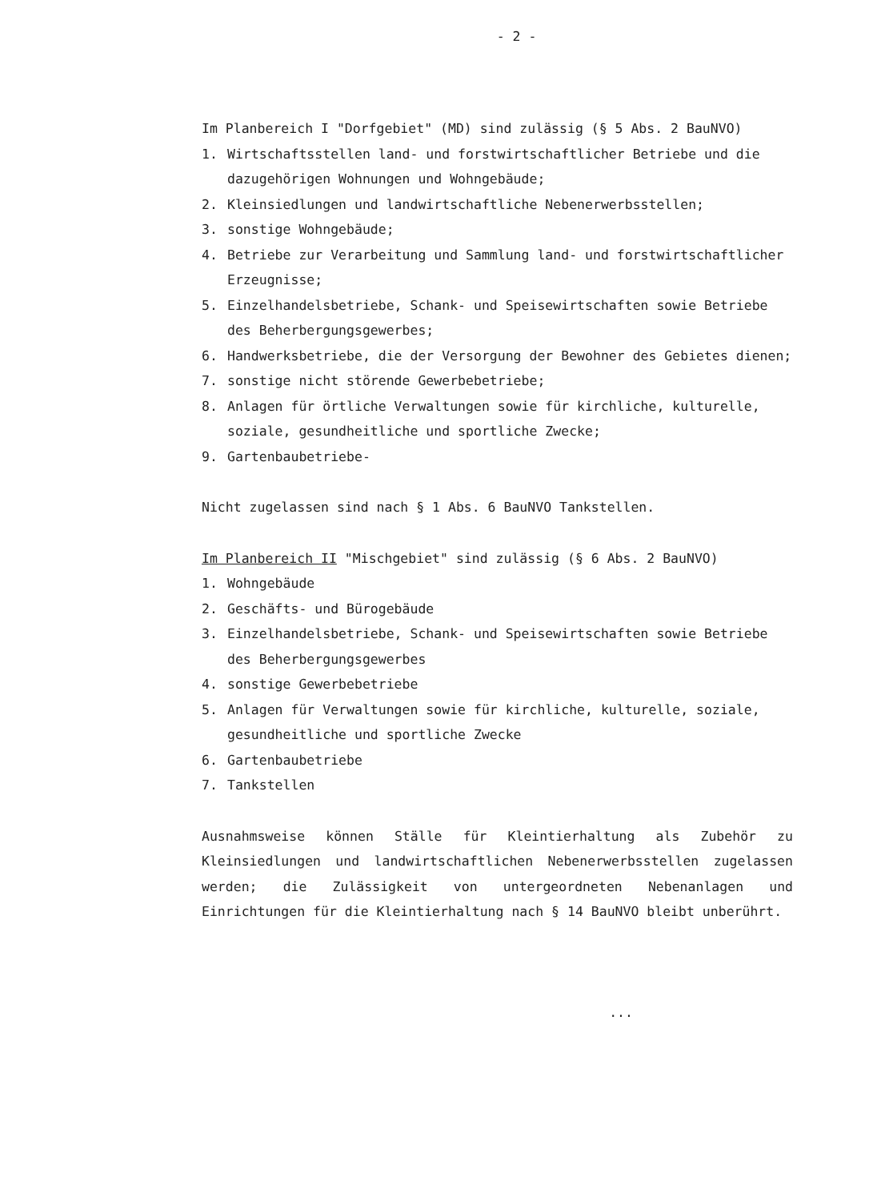- 2 -
Im Planbereich I "Dorfgebiet" (MD) sind zulässig (§ 5 Abs. 2 BauNVO)
1. Wirtschaftsstellen land- und forstwirtschaftlicher Betriebe und die dazugehörigen Wohnungen und Wohngebäude;
2. Kleinsiedlungen und landwirtschaftliche Nebenerwerbsstellen;
3. sonstige Wohngebäude;
4. Betriebe zur Verarbeitung und Sammlung land- und forstwirtschaftlicher Erzeugnisse;
5. Einzelhandelsbetriebe, Schank- und Speisewirtschaften sowie Betriebe des Beherbergungsgewerbes;
6. Handwerksbetriebe, die der Versorgung der Bewohner des Gebietes dienen;
7. sonstige nicht störende Gewerbebetriebe;
8. Anlagen für örtliche Verwaltungen sowie für kirchliche, kulturelle, soziale, gesundheitliche und sportliche Zwecke;
9. Gartenbaubetriebe-
Nicht zugelassen sind nach § 1 Abs. 6 BauNVO Tankstellen.
Im Planbereich II "Mischgebiet" sind zulässig (§ 6 Abs. 2 BauNVO)
1. Wohngebäude
2. Geschäfts- und Bürogebäude
3. Einzelhandelsbetriebe, Schank- und Speisewirtschaften sowie Betriebe des Beherbergungsgewerbes
4. sonstige Gewerbebetriebe
5. Anlagen für Verwaltungen sowie für kirchliche, kulturelle, soziale, gesundheitliche und sportliche Zwecke
6. Gartenbaubetriebe
7. Tankstellen
Ausnahmsweise können Ställe für Kleintierhaltung als Zubehör zu Kleinsiedlungen und landwirtschaftlichen Nebenerwerbsstellen zugelassen werden; die Zulässigkeit von untergeordneten Nebenanlagen und Einrichtungen für die Kleintierhaltung nach § 14 BauNVO bleibt unberührt.
...